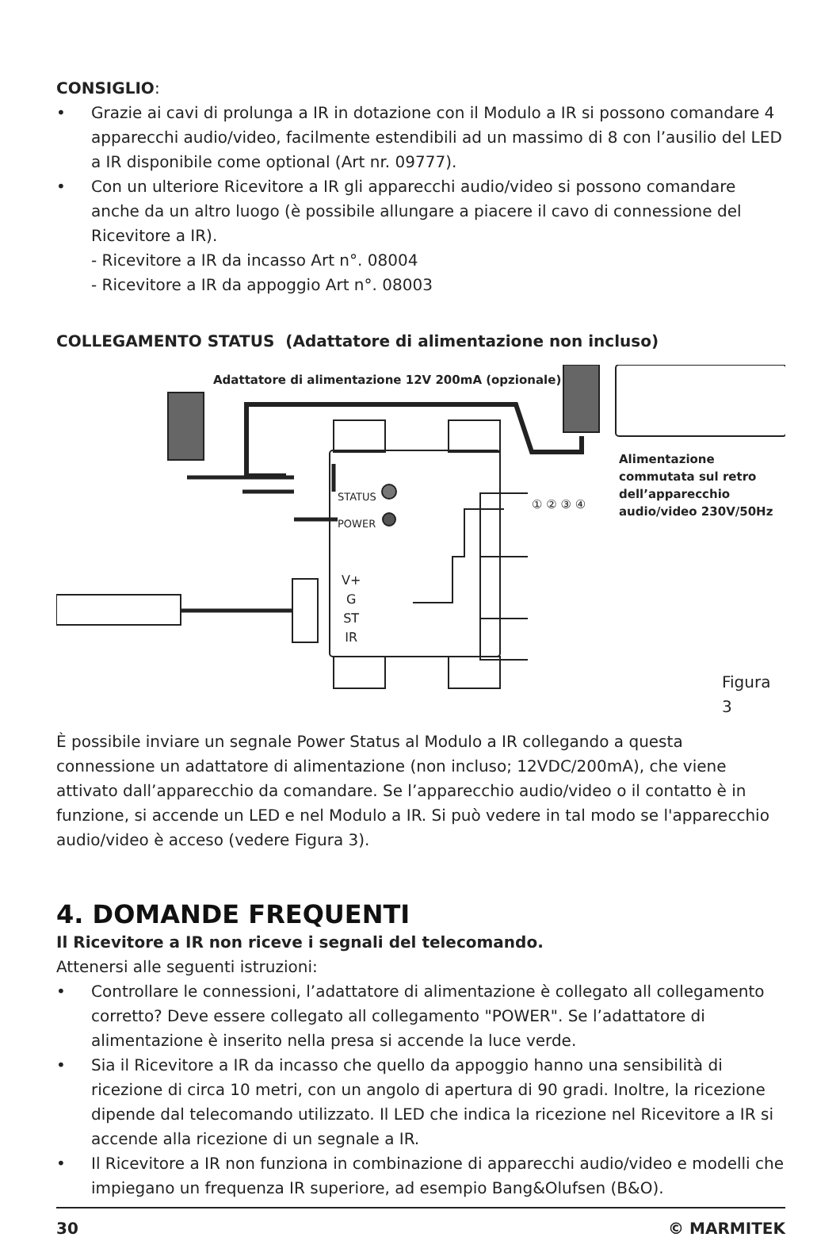CONSIGLIO:
• Grazie ai cavi di prolunga a IR in dotazione con il Modulo a IR si possono comandare 4 apparecchi audio/video, facilmente estendibili ad un massimo di 8 con l’ausilio del LED a IR disponibile come optional (Art nr. 09777).
• Con un ulteriore Ricevitore a IR gli apparecchi audio/video si possono comandare anche da un altro luogo (è possibile allungare a piacere il cavo di connessione del Ricevitore a IR).
- Ricevitore a IR da incasso Art n°. 08004
- Ricevitore a IR da appoggio Art n°. 08003
COLLEGAMENTO STATUS (Adattatore di alimentazione non incluso)
Adattatore di alimentazione 12V 200mA (opzionale)
Alimentazione
commutata sul retro
dell’apparecchio
audio/video 230V/50Hz
STATUS
POWER
V+
G
ST
IR
① ② ③ ④
Figura 3
È possibile inviare un segnale Power Status al Modulo a IR collegando a questa connessione un adattatore di alimentazione (non incluso; 12VDC/200mA), che viene attivato dall’apparecchio da comandare. Se l’apparecchio audio/video o il contatto è in funzione, si accende un LED e nel Modulo a IR. Si può vedere in tal modo se l'apparecchio audio/video è acceso (vedere Figura 3).
4. DOMANDE FREQUENTI
Il Ricevitore a IR non riceve i segnali del telecomando.
Attenersi alle seguenti istruzioni:
• Controllare le connessioni, l’adattatore di alimentazione è collegato all collegamento corretto? Deve essere collegato all collegamento "POWER". Se l’adattatore di alimentazione è inserito nella presa si accende la luce verde.
• Sia il Ricevitore a IR da incasso che quello da appoggio hanno una sensibilità di ricezione di circa 10 metri, con un angolo di apertura di 90 gradi. Inoltre, la ricezione dipende dal telecomando utilizzato. Il LED che indica la ricezione nel Ricevitore a IR si accende alla ricezione di un segnale a IR.
• Il Ricevitore a IR non funziona in combinazione di apparecchi audio/video e modelli che impiegano un frequenza IR superiore, ad esempio Bang&Olufsen (B&O).
30 © MARMITEK